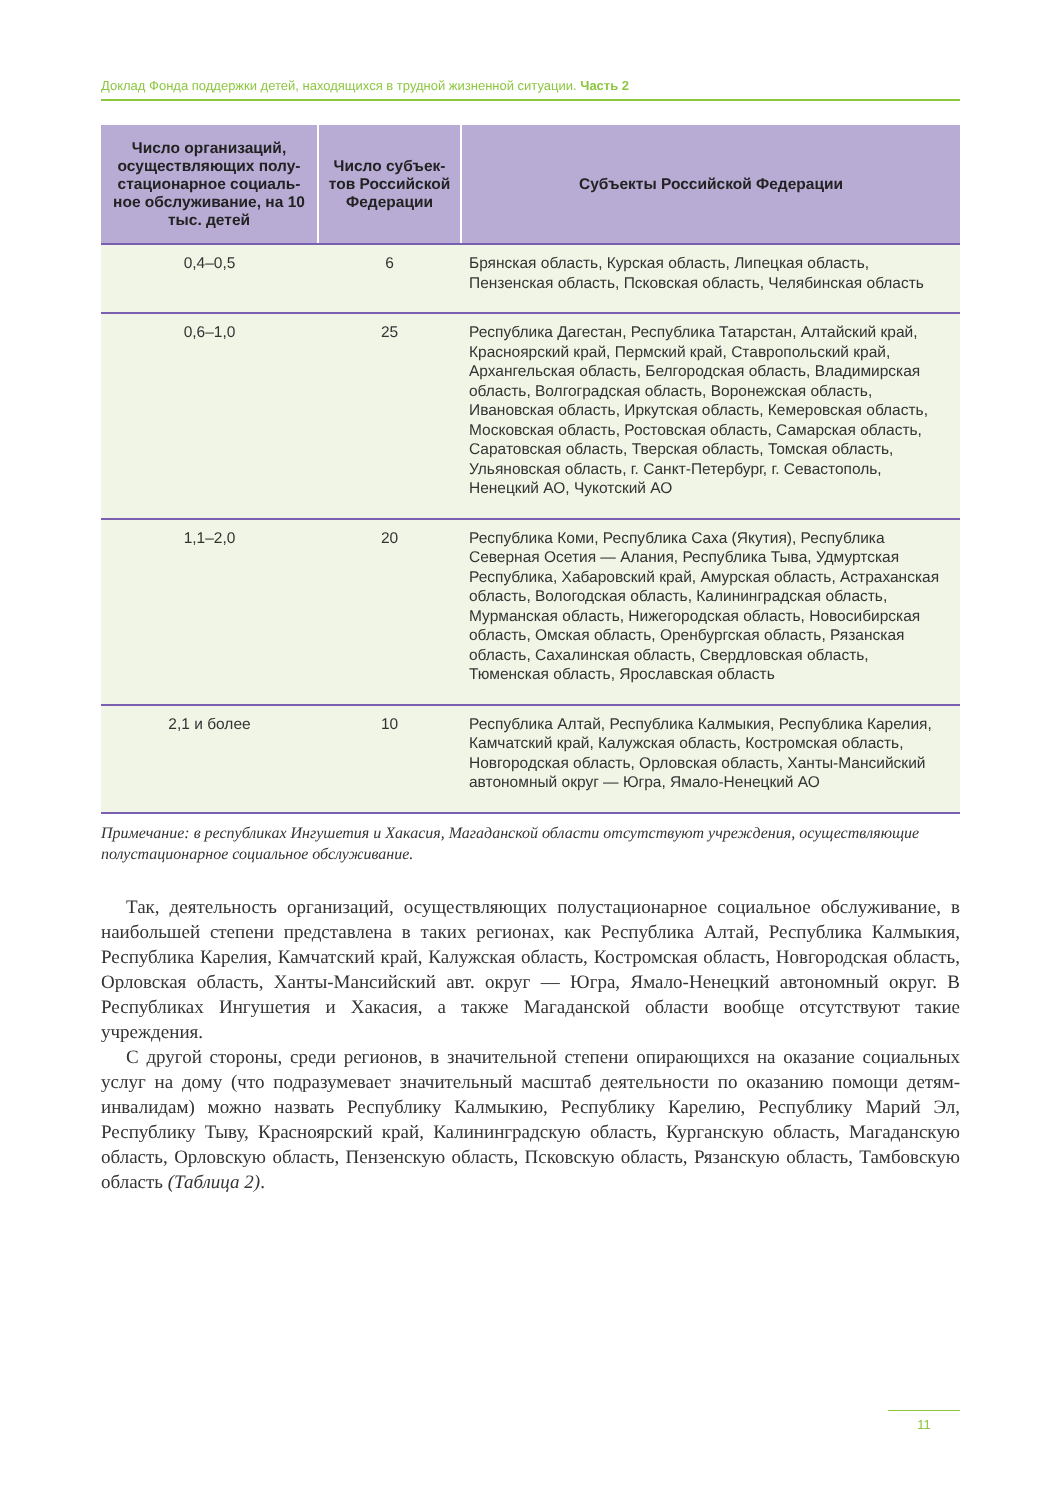Доклад Фонда поддержки детей, находящихся в трудной жизненной ситуации. Часть 2
| Число организаций, осуществляющих полу­стационарное социаль­ное обслуживание, на 10 тыс. детей | Число субъек­тов Российской Федерации | Субъекты Российской Федерации |
| --- | --- | --- |
| 0,4–0,5 | 6 | Брянская область, Курская область, Липецкая область, Пензенская область, Псковская область, Челябинская область |
| 0,6–1,0 | 25 | Республика Дагестан, Республика Татарстан, Алтайский край, Красноярский край, Пермский край, Ставропольский край, Архангельская область, Белгородская область, Владимирская область, Волгоградская область, Воронежская область, Ивановская область, Иркутская область, Кемеровская область, Московская область, Ростовская область, Самарская область, Саратовская область, Тверская область, Томская область, Ульяновская область, г. Санкт-Петербург, г. Севастополь, Ненецкий АО, Чукотский АО |
| 1,1–2,0 | 20 | Республика Коми, Республика Саха (Якутия), Республика Северная Осетия — Алания, Республика Тыва, Удмуртская Республика, Хабаровский край, Амурская область, Астраханская область, Вологодская область, Калининградская область, Мурманская область, Нижегородская область, Новосибирская область, Омская область, Оренбургская область, Рязанская область, Сахалинская область, Свердловская область, Тюменская область, Ярославская область |
| 2,1 и более | 10 | Республика Алтай, Республика Калмыкия, Республика Карелия, Камчатский край, Калужская область, Костромская область, Новгородская область, Орловская область, Ханты-Мансийский автономный округ — Югра, Ямало-Ненецкий АО |
Примечание: в республиках Ингушетия и Хакасия, Магаданской области отсутствуют учреждения, осуществляющие полустационарное социальное обслуживание.
Так, деятельность организаций, осуществляющих полустационарное социальное обслужива­ние, в наибольшей степени представлена в таких регионах, как Республика Алтай, Республика Калмыкия, Республика Карелия, Камчатский край, Калужская область, Костромская область, Новгородская область, Орловская область, Ханты-Мансийский авт. округ — Югра, Ямало-Ненецкий автономный округ. В Республиках Ингушетия и Хакасия, а также Магаданской области вообще отсутствуют такие учреждения.
С другой стороны, среди регионов, в значительной степени опирающихся на оказание социальных услуг на дому (что подразумевает значительный масштаб деятельности по оказанию помощи детям-инвалидам) можно назвать Республику Калмыкию, Республику Карелию, Республику Марий Эл, Республику Тыву, Красноярский край, Калининградскую об­ласть, Курганскую область, Магаданскую область, Орловскую область, Пензенскую область, Псковскую область, Рязанскую область, Тамбовскую область (Таблица 2).
11